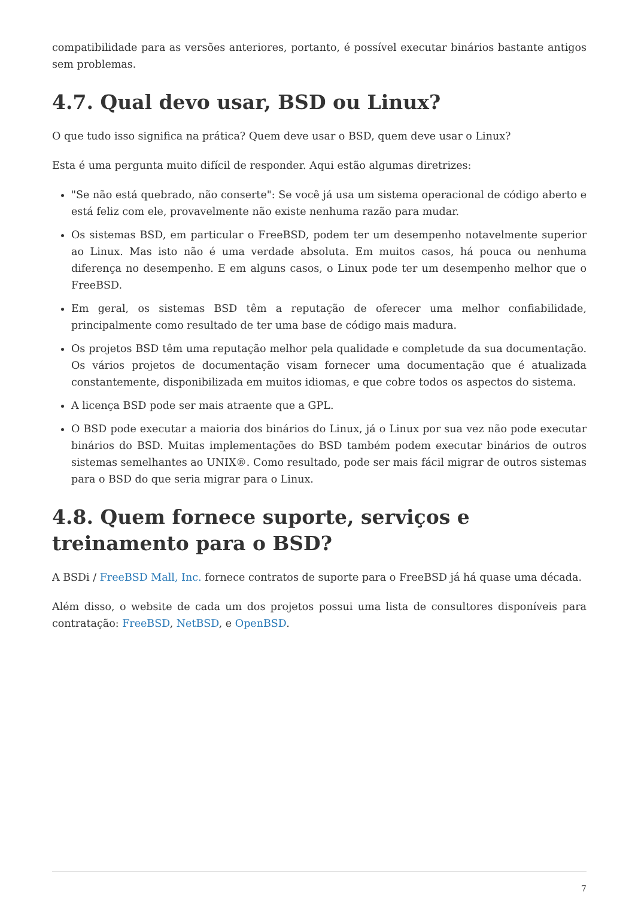compatibilidade para as versões anteriores, portanto, é possível executar binários bastante antigos sem problemas.
4.7. Qual devo usar, BSD ou Linux?
O que tudo isso significa na prática? Quem deve usar o BSD, quem deve usar o Linux?
Esta é uma pergunta muito difícil de responder. Aqui estão algumas diretrizes:
"Se não está quebrado, não conserte": Se você já usa um sistema operacional de código aberto e está feliz com ele, provavelmente não existe nenhuma razão para mudar.
Os sistemas BSD, em particular o FreeBSD, podem ter um desempenho notavelmente superior ao Linux. Mas isto não é uma verdade absoluta. Em muitos casos, há pouca ou nenhuma diferença no desempenho. E em alguns casos, o Linux pode ter um desempenho melhor que o FreeBSD.
Em geral, os sistemas BSD têm a reputação de oferecer uma melhor confiabilidade, principalmente como resultado de ter uma base de código mais madura.
Os projetos BSD têm uma reputação melhor pela qualidade e completude da sua documentação. Os vários projetos de documentação visam fornecer uma documentação que é atualizada constantemente, disponibilizada em muitos idiomas, e que cobre todos os aspectos do sistema.
A licença BSD pode ser mais atraente que a GPL.
O BSD pode executar a maioria dos binários do Linux, já o Linux por sua vez não pode executar binários do BSD. Muitas implementações do BSD também podem executar binários de outros sistemas semelhantes ao UNIX®. Como resultado, pode ser mais fácil migrar de outros sistemas para o BSD do que seria migrar para o Linux.
4.8. Quem fornece suporte, serviços e treinamento para o BSD?
A BSDi / FreeBSD Mall, Inc. fornece contratos de suporte para o FreeBSD já há quase uma década.
Além disso, o website de cada um dos projetos possui uma lista de consultores disponíveis para contratação: FreeBSD, NetBSD, e OpenBSD.
7